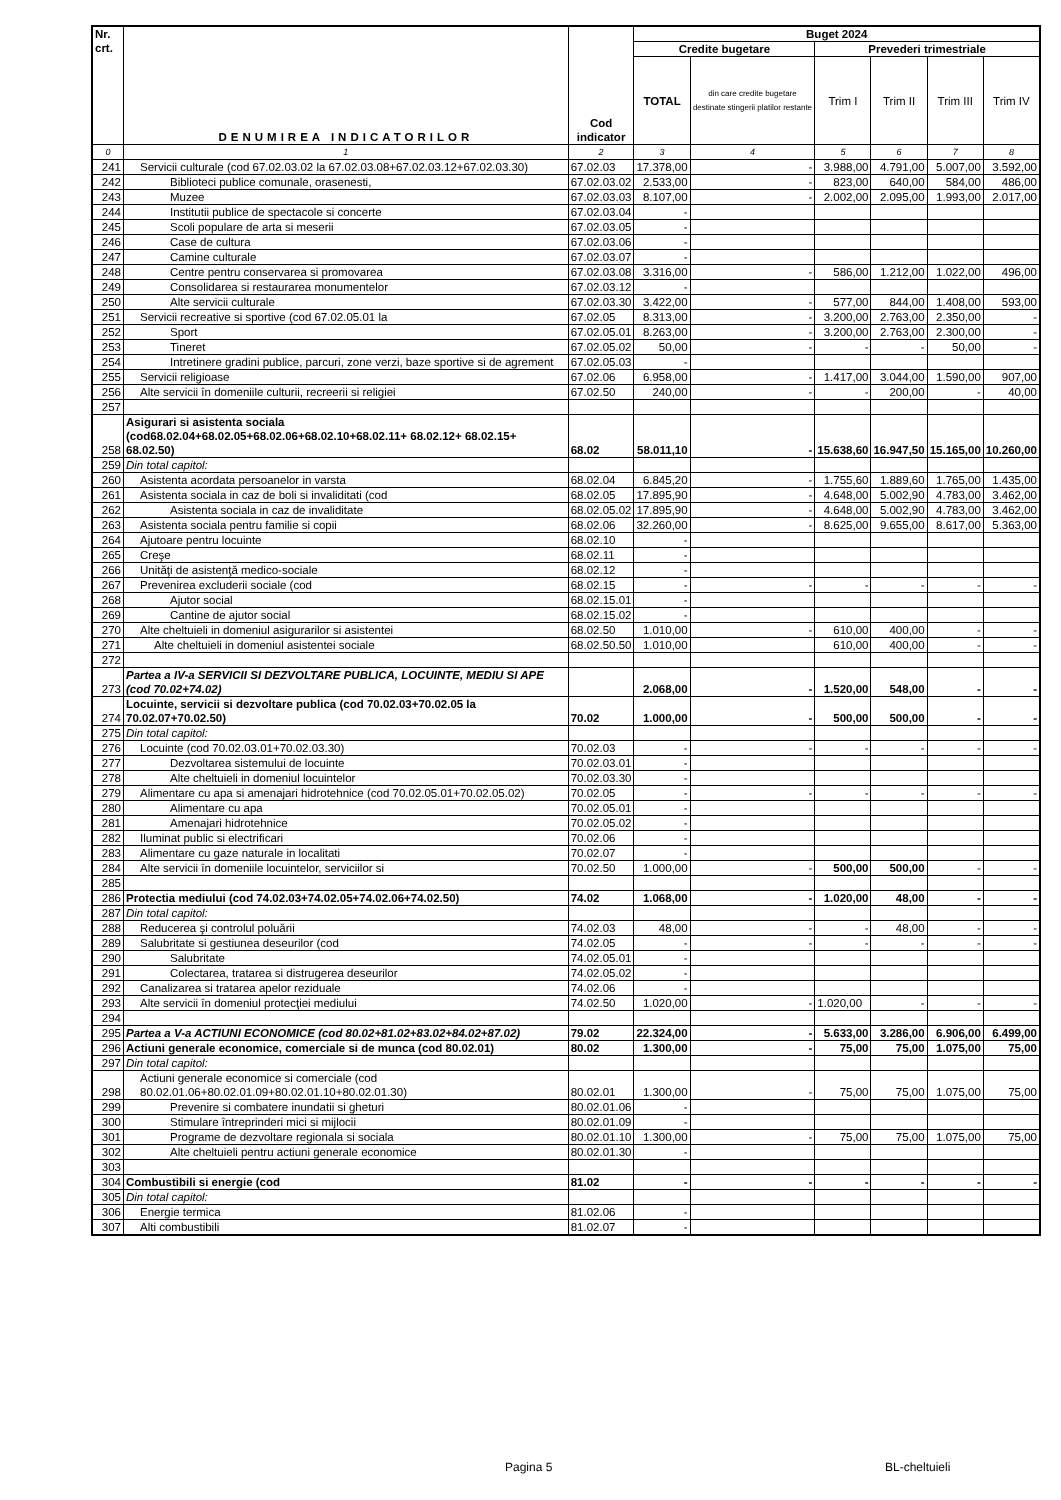| Nr. crt. | DENUMIREA INDICATORILOR | Cod indicator | Buget 2024 | | | | | |
| --- | --- | --- | --- | --- | --- | --- | --- | --- |
| | | | Credite bugetare | | Prevederi trimestriale | | | |
| | | | TOTAL | din care credite bugetare destinate stingerii platilor restante | Trim I | Trim II | Trim III | Trim IV |
| 0 | 1 | 2 | 3 | 4 | 5 | 6 | 7 | 8 |
| 241 | Servicii culturale (cod 67.02.03.02 la 67.02.03.08+67.02.03.12+67.02.03.30) | 67.02.03 | 17.378,00 | - | 3.988,00 | 4.791,00 | 5.007,00 | 3.592,00 |
| 242 | Biblioteci publice comunale, orasenesti, | 67.02.03.02 | 2.533,00 | - | 823,00 | 640,00 | 584,00 | 486,00 |
| 243 | Muzee | 67.02.03.03 | 8.107,00 | - | 2.002,00 | 2.095,00 | 1.993,00 | 2.017,00 |
| 244 | Institutii publice de spectacole si concerte | 67.02.03.04 | - | | | | | |
| 245 | Scoli populare de arta si meserii | 67.02.03.05 | - | | | | | |
| 246 | Case de cultura | 67.02.03.06 | - | | | | | |
| 247 | Camine culturale | 67.02.03.07 | - | | | | | |
| 248 | Centre pentru conservarea si promovarea | 67.02.03.08 | 3.316,00 | - | 586,00 | 1.212,00 | 1.022,00 | 496,00 |
| 249 | Consolidarea si restaurarea monumentelor | 67.02.03.12 | - | | | | | |
| 250 | Alte servicii culturale | 67.02.03.30 | 3.422,00 | - | 577,00 | 844,00 | 1.408,00 | 593,00 |
| 251 | Servicii recreative si sportive (cod 67.02.05.01 la | 67.02.05 | 8.313,00 | - | 3.200,00 | 2.763,00 | 2.350,00 | - |
| 252 | Sport | 67.02.05.01 | 8.263,00 | - | 3.200,00 | 2.763,00 | 2.300,00 | - |
| 253 | Tineret | 67.02.05.02 | 50,00 | - | - | - | 50,00 | - |
| 254 | Intretinere gradini publice, parcuri, zone verzi, baze sportive si de agrement | 67.02.05.03 | - | | | | | |
| 255 | Servicii religioase | 67.02.06 | 6.958,00 | - | 1.417,00 | 3.044,00 | 1.590,00 | 907,00 |
| 256 | Alte servicii în domeniile culturii, recreerii si religiei | 67.02.50 | 240,00 | - | - | 200,00 | - | 40,00 |
| 257 | | | | | | | | |
| 258 | Asigurari si asistenta sociala (cod68.02.04+68.02.05+68.02.06+68.02.10+68.02.11+ 68.02.12+ 68.02.15+ 68.02.50) | 68.02 | 58.011,10 | - | 15.638,60 | 16.947,50 | 15.165,00 | 10.260,00 |
| 259 | Din total capitol: | | | | | | | |
| 260 | Asistenta acordata persoanelor in varsta | 68.02.04 | 6.845,20 | - | 1.755,60 | 1.889,60 | 1.765,00 | 1.435,00 |
| 261 | Asistenta sociala in caz de boli si invaliditati (cod | 68.02.05 | 17.895,90 | - | 4.648,00 | 5.002,90 | 4.783,00 | 3.462,00 |
| 262 | Asistenta sociala in caz de invaliditate | 68.02.05.02 | 17.895,90 | - | 4.648,00 | 5.002,90 | 4.783,00 | 3.462,00 |
| 263 | Asistenta sociala pentru familie si copii | 68.02.06 | 32.260,00 | - | 8.625,00 | 9.655,00 | 8.617,00 | 5.363,00 |
| 264 | Ajutoare pentru locuinte | 68.02.10 | - | | | | | |
| 265 | Creşe | 68.02.11 | - | | | | | |
| 266 | Unităţi de asistenţă medico-sociale | 68.02.12 | - | | | | | |
| 267 | Prevenirea excluderii sociale (cod | 68.02.15 | - | - | - | - | - | - |
| 268 | Ajutor social | 68.02.15.01 | - | | | | | |
| 269 | Cantine de ajutor social | 68.02.15.02 | - | | | | | |
| 270 | Alte cheltuieli in domeniul asigurarilor si asistentei | 68.02.50 | 1.010,00 | - | 610,00 | 400,00 | - | - |
| 271 | Alte cheltuieli in domeniul asistentei sociale | 68.02.50.50 | 1.010,00 | | 610,00 | 400,00 | - | - |
| 272 | | | | | | | | |
| 273 | Partea a IV-a SERVICII SI DEZVOLTARE PUBLICA, LOCUINTE, MEDIU SI APE (cod 70.02+74.02) | | 2.068,00 | - | 1.520,00 | 548,00 | - | - |
| 274 | Locuinte, servicii si dezvoltare publica (cod 70.02.03+70.02.05 la 70.02.07+70.02.50) | 70.02 | 1.000,00 | - | 500,00 | 500,00 | - | - |
| 275 | Din total capitol: | | | | | | | |
| 276 | Locuinte (cod 70.02.03.01+70.02.03.30) | 70.02.03 | - | - | - | - | - | - |
| 277 | Dezvoltarea sistemului de locuinte | 70.02.03.01 | - | | | | | |
| 278 | Alte cheltuieli in domeniul locuintelor | 70.02.03.30 | - | | | | | |
| 279 | Alimentare cu apa si amenajari hidrotehnice (cod 70.02.05.01+70.02.05.02) | 70.02.05 | - | - | - | - | - | - |
| 280 | Alimentare cu apa | 70.02.05.01 | - | | | | | |
| 281 | Amenajari hidrotehnice | 70.02.05.02 | - | | | | | |
| 282 | Iluminat public si electrificari | 70.02.06 | - | | | | | |
| 283 | Alimentare cu gaze naturale in localitati | 70.02.07 | - | | | | | |
| 284 | Alte servicii în domeniile locuintelor, serviciilor si | 70.02.50 | 1.000,00 | - | 500,00 | 500,00 | - | - |
| 285 | | | | | | | | |
| 286 | Protectia mediului (cod 74.02.03+74.02.05+74.02.06+74.02.50) | 74.02 | 1.068,00 | - | 1.020,00 | 48,00 | - | - |
| 287 | Din total capitol: | | | | | | | |
| 288 | Reducerea şi controlul poluării | 74.02.03 | 48,00 | - | - | 48,00 | - | - |
| 289 | Salubritate si gestiunea deseurilor (cod | 74.02.05 | - | - | - | - | - | - |
| 290 | Salubritate | 74.02.05.01 | - | | | | | |
| 291 | Colectarea, tratarea si distrugerea deseurilor | 74.02.05.02 | - | | | | | |
| 292 | Canalizarea si tratarea apelor reziduale | 74.02.06 | - | | | | | |
| 293 | Alte servicii în domeniul protecţiei mediului | 74.02.50 | 1.020,00 | - | 1.020,00 | - | - | - |
| 294 | | | | | | | | |
| 295 | Partea a V-a ACTIUNI ECONOMICE (cod 80.02+81.02+83.02+84.02+87.02) | 79.02 | 22.324,00 | - | 5.633,00 | 3.286,00 | 6.906,00 | 6.499,00 |
| 296 | Actiuni generale economice, comerciale si de munca (cod 80.02.01) | 80.02 | 1.300,00 | - | 75,00 | 75,00 | 1.075,00 | 75,00 |
| 297 | Din total capitol: | | | | | | | |
| 298 | Actiuni generale economice si comerciale (cod 80.02.01.06+80.02.01.09+80.02.01.10+80.02.01.30) | 80.02.01 | 1.300,00 | - | 75,00 | 75,00 | 1.075,00 | 75,00 |
| 299 | Prevenire si combatere inundatii si gheturi | 80.02.01.06 | - | | | | | |
| 300 | Stimulare întreprinderi mici si mijlocii | 80.02.01.09 | - | | | | | |
| 301 | Programe de dezvoltare regionala si sociala | 80.02.01.10 | 1.300,00 | - | 75,00 | 75,00 | 1.075,00 | 75,00 |
| 302 | Alte cheltuieli pentru actiuni generale economice | 80.02.01.30 | - | | | | | |
| 303 | | | | | | | | |
| 304 | Combustibili si energie (cod | 81.02 | - | - | - | - | - | - |
| 305 | Din total capitol: | | | | | | | |
| 306 | Energie termica | 81.02.06 | - | | | | | |
| 307 | Alti combustibili | 81.02.07 | - | | | | | |
Pagina 5 BL-cheltuieli